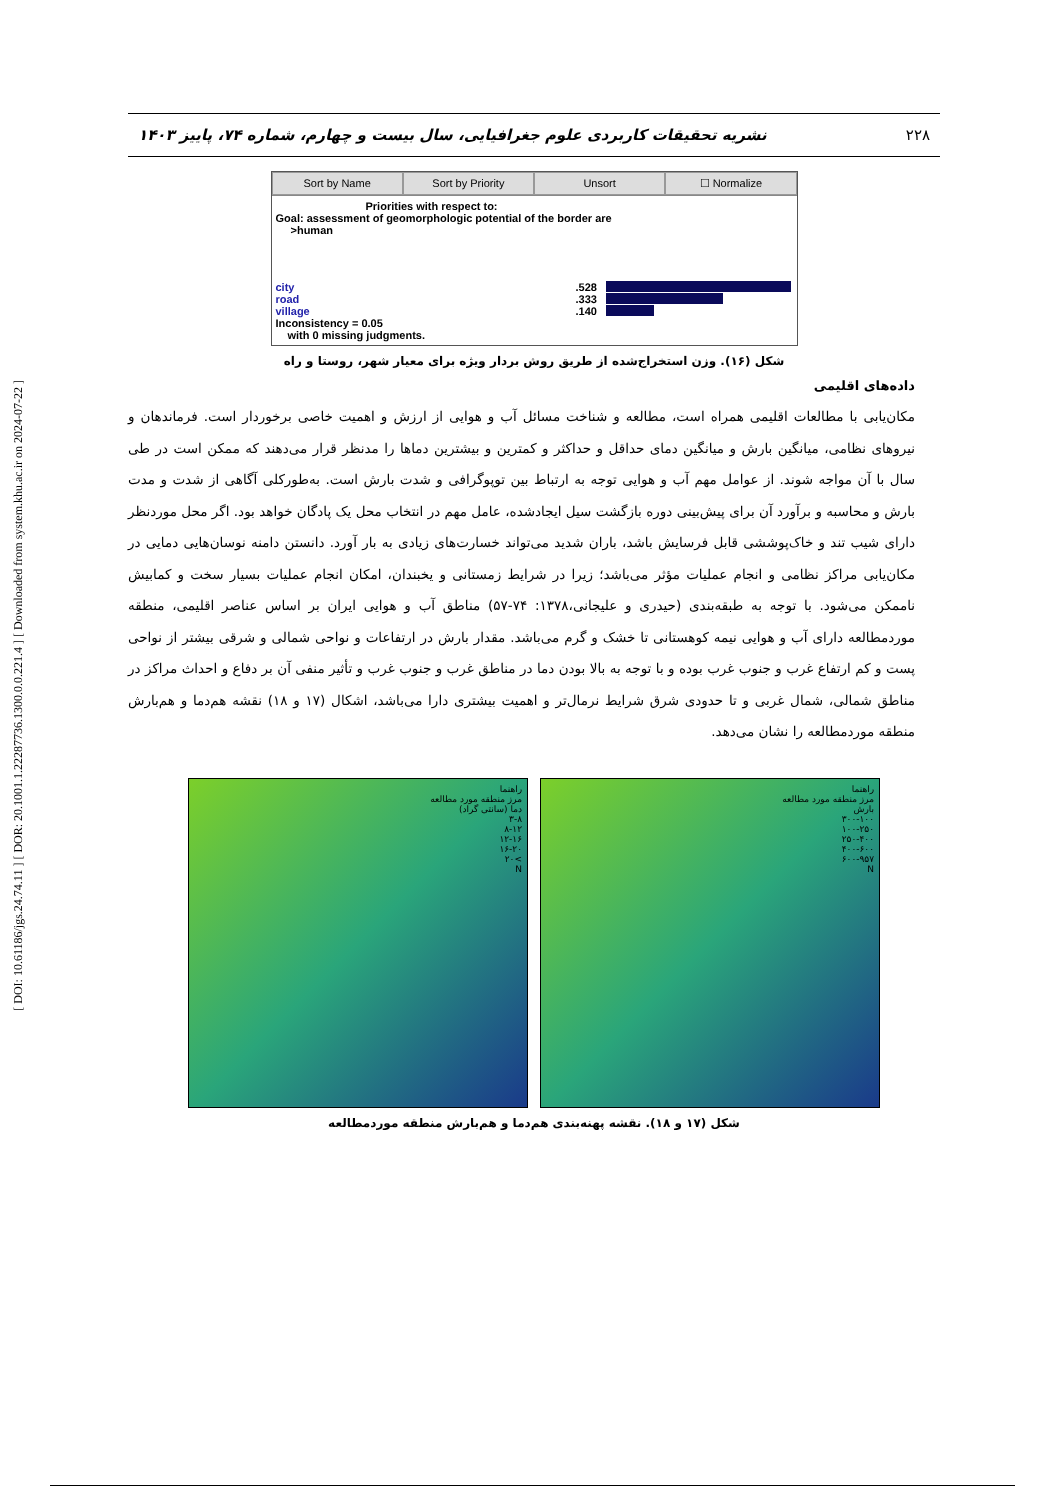[ DOI: 10.61186/jgs.24.74.11 ] [ DOR: 20.1001.1.22287736.1300.0.0.221.4 ] [ Downloaded from system.khu.ac.ir on 2024-07-22 ]
۲۲۸ نشریه تحقیقات کاربردی علوم جغرافیایی، سال بیست و چهارم، شماره ۷۴، پاییز ۱۴۰۳
Sort by Name Sort by Priority Unsort ☐ Normalize
Priorities with respect to:
Goal: assessment of geomorphologic potential of the border are
>human
city.528
road.333
village.140
Inconsistency = 0.05
with 0 missing judgments.
شکل (۱۶). وزن استخراج‌شده از طریق روش بردار ویژه برای معیار شهر، روستا و راه
داده‌های اقلیمی
مکان‌یابی با مطالعات اقلیمی همراه است، مطالعه و شناخت مسائل آب و هوایی از ارزش و اهمیت خاصی برخوردار است. فرماندهان و نیروهای نظامی، میانگین بارش و میانگین دمای حداقل و حداکثر و کمترین و بیشترین دماها را مدنظر قرار می‌دهند که ممکن است در طی سال با آن مواجه شوند. از عوامل مهم آب و هوایی توجه به ارتباط بین توپوگرافی و شدت بارش است. به‌طورکلی آگاهی از شدت و مدت بارش و محاسبه و برآورد آن برای پیش‌بینی دوره بازگشت سیل ایجادشده، عامل مهم در انتخاب محل یک پادگان خواهد بود. اگر محل موردنظر دارای شیب تند و خاک‌پوششی قابل فرسایش باشد، باران شدید می‌تواند خسارت‌های زیادی به بار آورد. دانستن دامنه نوسان‌هایی دمایی در مکان‌یابی مراکز نظامی و انجام عملیات مؤثر می‌باشد؛ زیرا در شرایط زمستانی و یخبندان، امکان انجام عملیات بسیار سخت و کمابیش ناممکن می‌شود. با توجه به طبقه‌بندی (حیدری و علیجانی،۱۳۷۸: ۷۴-۵۷) مناطق آب و هوایی ایران بر اساس عناصر اقلیمی، منطقه موردمطالعه دارای آب و هوایی نیمه کوهستانی تا خشک و گرم می‌باشد. مقدار بارش در ارتفاعات و نواحی شمالی و شرقی بیشتر از نواحی پست و کم ارتفاع غرب و جنوب غرب بوده و با توجه به بالا بودن دما در مناطق غرب و جنوب غرب و تأثیر منفی آن بر دفاع و احداث مراکز در مناطق شمالی، شمال غربی و تا حدودی شرق شرایط نرمال‌تر و اهمیت بیشتری دارا می‌باشد، اشکال (۱۷ و ۱۸) نقشه هم‌دما و هم‌بارش منطقه موردمطالعه را نشان می‌دهد.
راهنما
مرز منطقه مورد مطالعه
دما (سانتی گراد)
۳-۸
۸-۱۲
۱۲-۱۶
۱۶-۲۰
>۲۰
N
راهنما
مرز منطقه مورد مطالعه
بارش
۳۰۰-۱۰۰
۱۰۰-۲۵۰
۲۵۰-۴۰۰
۴۰۰-۶۰۰
۶۰۰-۹۵۷
N
شکل (۱۷ و ۱۸). نقشه پهنه‌بندی هم‌دما و هم‌بارش منطقه موردمطالعه